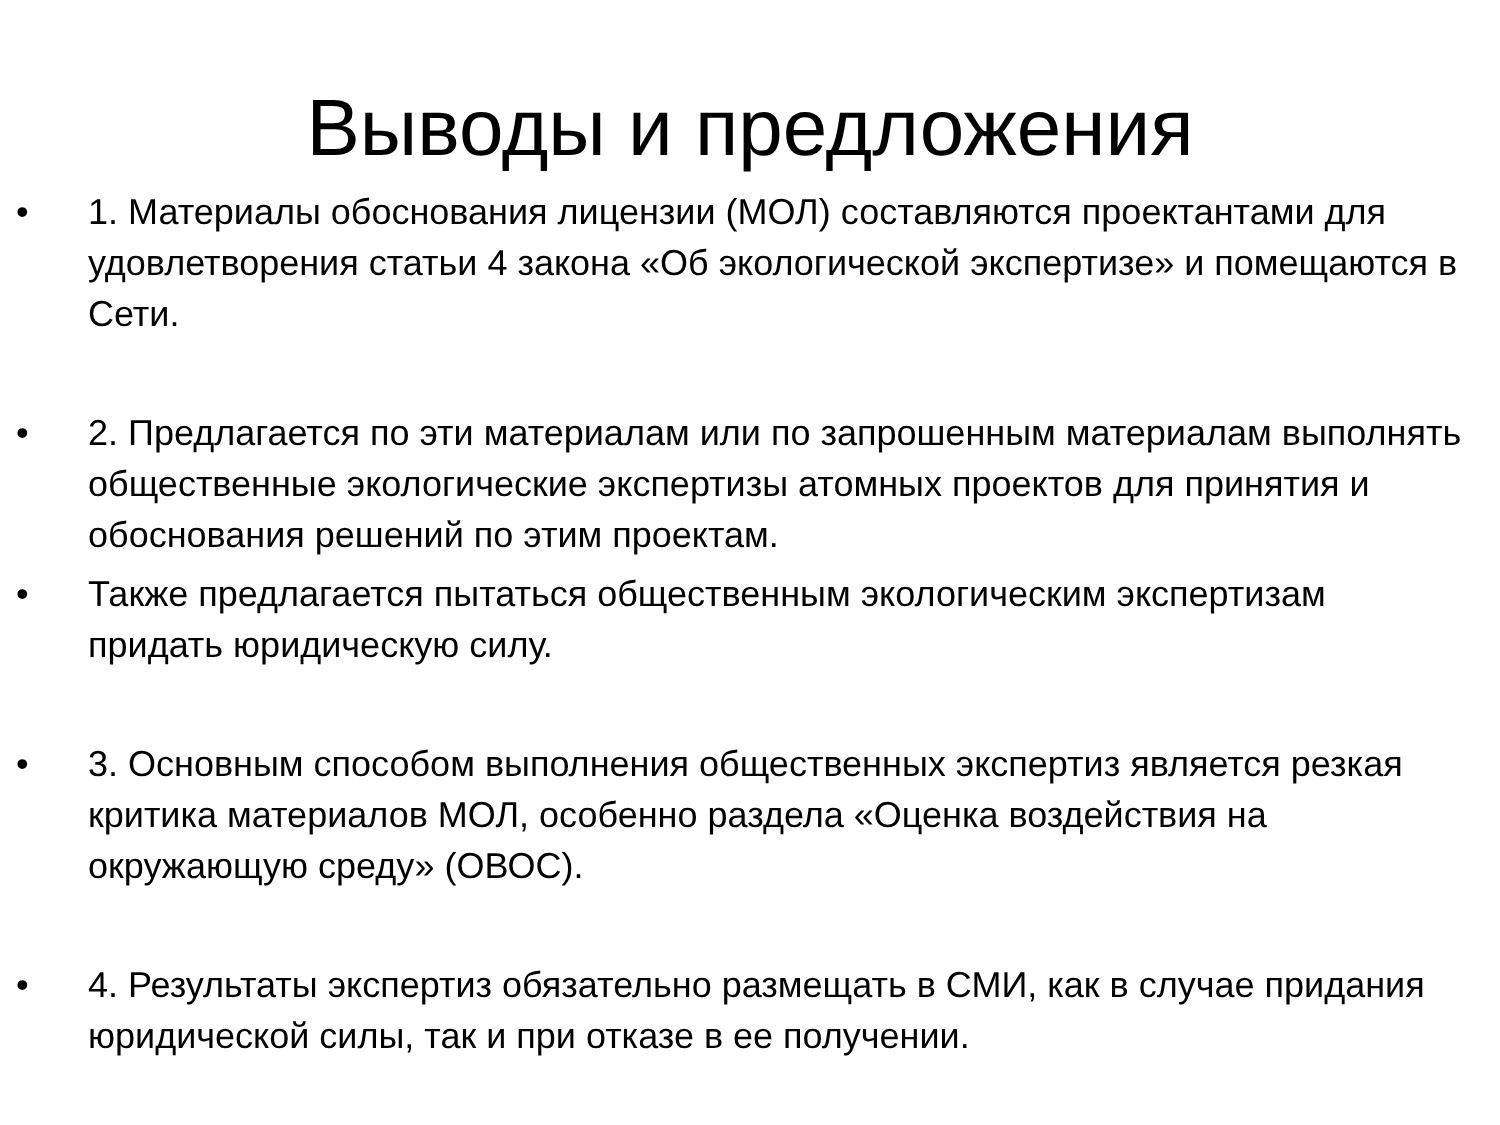Выводы и предложения
• 1. Материалы обоснования лицензии (МОЛ) составляются проектантами для удовлетворения статьи 4 закона «Об экологической экспертизе» и помещаются в Сети.
• 2. Предлагается по эти материалам или по запрошенным материалам выполнять общественные экологические экспертизы атомных проектов для принятия и обоснования решений по этим проектам.
• Также предлагается пытаться общественным экологическим экспертизам придать юридическую силу.
• 3. Основным способом выполнения общественных экспертиз является резкая критика материалов МОЛ, особенно раздела «Оценка воздействия на окружающую среду» (ОВОС).
• 4. Результаты экспертиз обязательно размещать в СМИ, как в случае придания юридической силы, так и при отказе в ее получении.